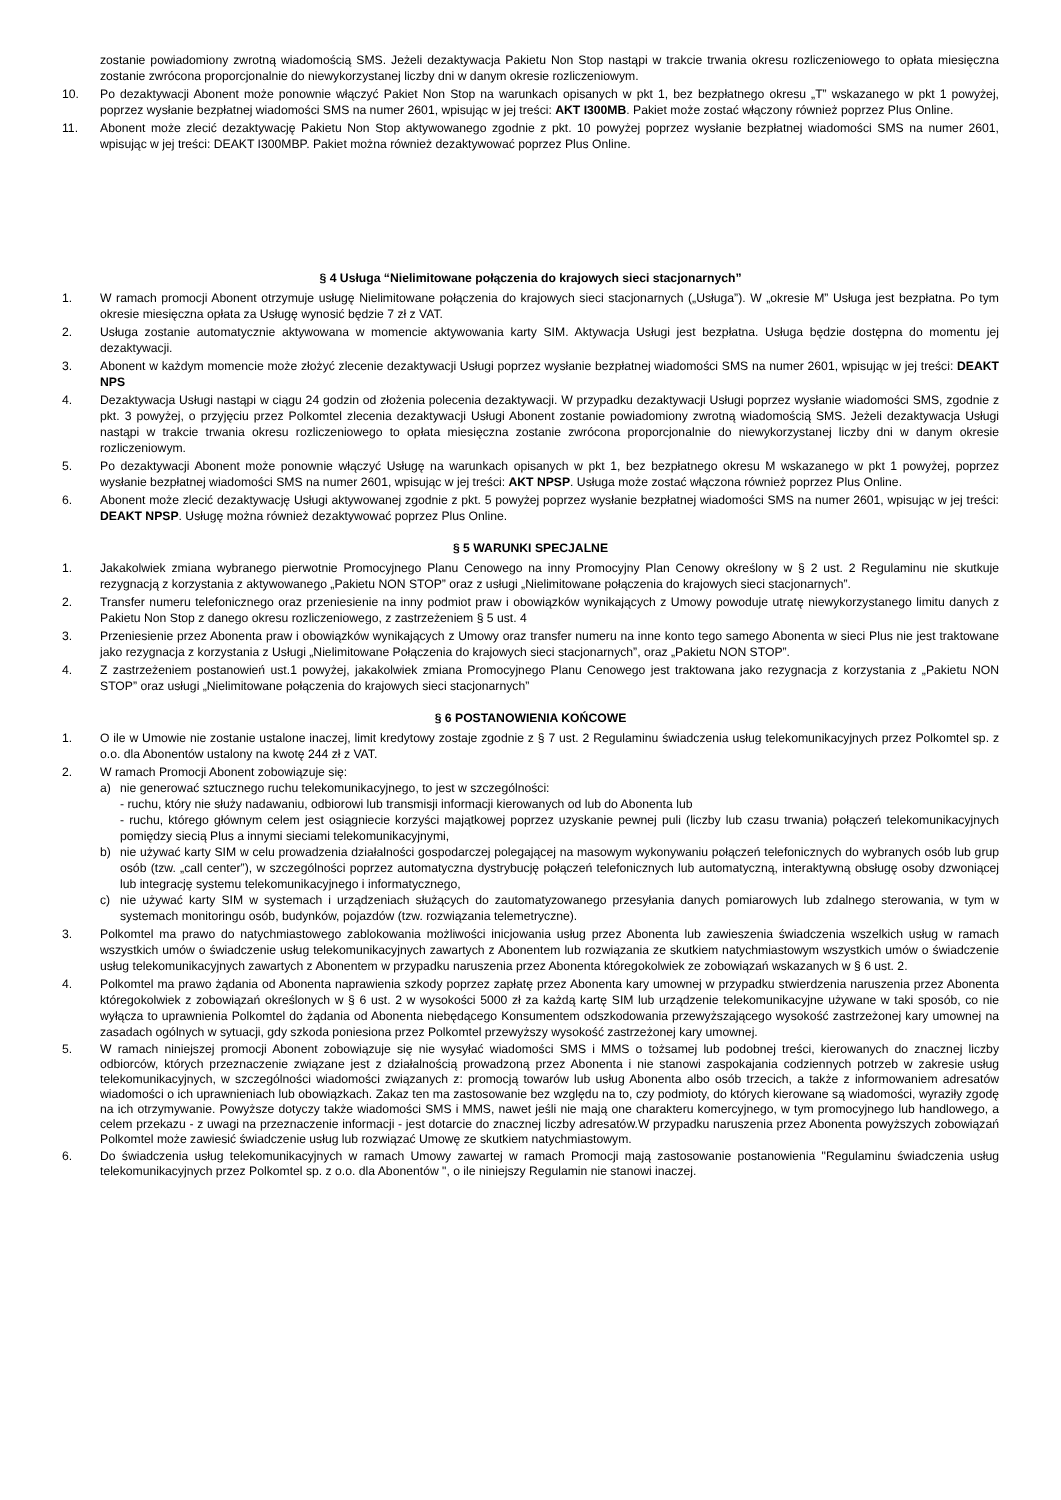zostanie powiadomiony zwrotną wiadomością SMS. Jeżeli dezaktywacja Pakietu Non Stop nastąpi w trakcie trwania okresu rozliczeniowego to opłata miesięczna zostanie zwrócona proporcjonalnie do niewykorzystanej liczby dni w danym okresie rozliczeniowym.
10. Po dezaktywacji Abonent może ponownie włączyć Pakiet Non Stop na warunkach opisanych w pkt 1, bez bezpłatnego okresu „T” wskazanego w pkt 1 powyżej, poprzez wysłanie bezpłatnej wiadomości SMS na numer 2601, wpisując w jej treści: AKT I300MB. Pakiet może zostać włączony również poprzez Plus Online.
11. Abonent może zlecić dezaktywację Pakietu Non Stop aktywowanego zgodnie z pkt. 10 powyżej poprzez wysłanie bezpłatnej wiadomości SMS na numer 2601, wpisując w jej treści: DEAKT I300MBP. Pakiet można również dezaktywować poprzez Plus Online.
§ 4 Usługa “Nielimitowane połączenia do krajowych sieci stacjonarnych”
1. W ramach promocji Abonent otrzymuje usługę Nielimitowane połączenia do krajowych sieci stacjonarnych („Usługa”). W „okresie M” Usługa jest bezpłatna. Po tym okresie miesięczna opłata za Usługę wynosić będzie 7 zł z VAT.
2. Usługa zostanie automatycznie aktywowana w momencie aktywowania karty SIM. Aktywacja Usługi jest bezpłatna. Usługa będzie dostępna do momentu jej dezaktywacji.
3. Abonent w każdym momencie może złożyć zlecenie dezaktywacji Usługi poprzez wysłanie bezpłatnej wiadomości SMS na numer 2601, wpisując w jej treści: DEAKT NPS
4. Dezaktywacja Usługi nastąpi w ciągu 24 godzin od złożenia polecenia dezaktywacji. W przypadku dezaktywacji Usługi poprzez wysłanie wiadomości SMS, zgodnie z pkt. 3 powyżej, o przyjęciu przez Polkomtel zlecenia dezaktywacji Usługi Abonent zostanie powiadomiony zwrotną wiadomością SMS. Jeżeli dezaktywacja Usługi nastąpi w trakcie trwania okresu rozliczeniowego to opłata miesięczna zostanie zwrócona proporcjonalnie do niewykorzystanej liczby dni w danym okresie rozliczeniowym.
5. Po dezaktywacji Abonent może ponownie włączyć Usługę na warunkach opisanych w pkt 1, bez bezpłatnego okresu M wskazanego w pkt 1 powyżej, poprzez wysłanie bezpłatnej wiadomości SMS na numer 2601, wpisując w jej treści: AKT NPSP. Usługa może zostać włączona również poprzez Plus Online.
6. Abonent może zlecić dezaktywację Usługi aktywowanej zgodnie z pkt. 5 powyżej poprzez wysłanie bezpłatnej wiadomości SMS na numer 2601, wpisując w jej treści: DEAKT NPSP. Usługę można również dezaktywować poprzez Plus Online.
§ 5 WARUNKI SPECJALNE
1. Jakakolwiek zmiana wybranego pierwotnie Promocyjnego Planu Cenowego na inny Promocyjny Plan Cenowy określony w § 2 ust. 2 Regulaminu nie skutkuje rezygnacją z korzystania z aktywowanego „Pakietu NON STOP” oraz z usługi „Nielimitowane połączenia do krajowych sieci stacjonarnych”.
2. Transfer numeru telefonicznego oraz przeniesienie na inny podmiot praw i obowiązków wynikających z Umowy powoduje utratę niewykorzystanego limitu danych z Pakietu Non Stop z danego okresu rozliczeniowego, z zastrzeżeniem § 5 ust. 4
3. Przeniesienie przez Abonenta praw i obowiązków wynikających z Umowy oraz transfer numeru na inne konto tego samego Abonenta w sieci Plus nie jest traktowane jako rezygnacja z korzystania z Usługi „Nielimitowane Połączenia do krajowych sieci stacjonarnych”, oraz „Pakietu NON STOP”.
4. Z zastrzeżeniem postanowień ust.1 powyżej, jakakolwiek zmiana Promocyjnego Planu Cenowego jest traktowana jako rezygnacja z korzystania z „Pakietu NON STOP” oraz usługi „Nielimitowane połączenia do krajowych sieci stacjonarnych”
§ 6 POSTANOWIENIA KOŃCOWE
1. O ile w Umowie nie zostanie ustalone inaczej, limit kredytowy zostaje zgodnie z § 7 ust. 2 Regulaminu świadczenia usług telekomunikacyjnych przez Polkomtel sp. z o.o. dla Abonentów ustalony na kwotę 244 zł z VAT.
2. W ramach Promocji Abonent zobowiązuje się:
a) nie generować sztucznego ruchu telekomunikacyjnego, to jest w szczególności:
- ruchu, który nie służy nadawaniu, odbiorowi lub transmisji informacji kierowanych od lub do Abonenta lub
- ruchu, którego głównym celem jest osiągniecie korzyści majątkowej poprzez uzyskanie pewnej puli (liczby lub czasu trwania) połączeń telekomunikacyjnych pomiędzy siecią Plus a innymi sieciami telekomunikacyjnymi,
b) nie używać karty SIM w celu prowadzenia działalności gospodarczej polegającej na masowym wykonywaniu połączeń telefonicznych do wybranych osób lub grup osób (tzw. „call center”), w szczególności poprzez automatyczna dystrybucję połączeń telefonicznych lub automatyczną, interaktywną obsługę osoby dzwoniącej lub integrację systemu telekomunikacyjnego i informatycznego,
c) nie używać karty SIM w systemach i urządzeniach służących do zautomatyzowanego przesyłania danych pomiarowych lub zdalnego sterowania, w tym w systemach monitoringu osób, budynków, pojazdów (tzw. rozwiązania telemetryczne).
3. Polkomtel ma prawo do natychmiastowego zablokowania możliwości inicjowania usług przez Abonenta lub zawieszenia świadczenia wszelkich usług w ramach wszystkich umów o świadczenie usług telekomunikacyjnych zawartych z Abonentem lub rozwiązania ze skutkiem natychmiastowym wszystkich umów o świadczenie usług telekomunikacyjnych zawartych z Abonentem w przypadku naruszenia przez Abonenta któregokolwiek ze zobowiązań wskazanych w § 6 ust. 2.
4. Polkomtel ma prawo żądania od Abonenta naprawienia szkody poprzez zapłatę przez Abonenta kary umownej w przypadku stwierdzenia naruszenia przez Abonenta któregokolwiek z zobowiązań określonych w § 6 ust. 2 w wysokości 5000 zł za każdą kartę SIM lub urządzenie telekomunikacyjne używane w taki sposób, co nie wyłącza to uprawnienia Polkomtel do żądania od Abonenta niebędącego Konsumentem odszkodowania przewyższającego wysokość zastrzeżonej kary umownej na zasadach ogólnych w sytuacji, gdy szkoda poniesiona przez Polkomtel przewyższy wysokość zastrzeżonej kary umownej.
5. W ramach niniejszej promocji Abonent zobowiązuje się nie wysyłać wiadomości SMS i MMS o tożsamej lub podobnej treści, kierowanych do znacznej liczby odbiorców, których przeznaczenie związane jest z działalnością prowadzoną przez Abonenta i nie stanowi zaspokajania codziennych potrzeb w zakresie usług telekomunikacyjnych, w szczególności wiadomości związanych z: promocją towarów lub usług Abonenta albo osób trzecich, a także z informowaniem adresatów wiadomości o ich uprawnieniach lub obowiązkach. Zakaz ten ma zastosowanie bez względu na to, czy podmioty, do których kierowane są wiadomości, wyraziły zgodę na ich otrzymywanie. Powyższe dotyczy także wiadomości SMS i MMS, nawet jeśli nie mają one charakteru komercyjnego, w tym promocyjnego lub handlowego, a celem przekazu - z uwagi na przeznaczenie informacji - jest dotarcie do znacznej liczby adresatów.W przypadku naruszenia przez Abonenta powyższych zobowiązań Polkomtel może zawiesić świadczenie usług lub rozwiązać Umowę ze skutkiem natychmiastowym.
6. Do świadczenia usług telekomunikacyjnych w ramach Umowy zawartej w ramach Promocji mają zastosowanie postanowienia "Regulaminu świadczenia usług telekomunikacyjnych przez Polkomtel sp. z o.o. dla Abonentów ", o ile niniejszy Regulamin nie stanowi inaczej.